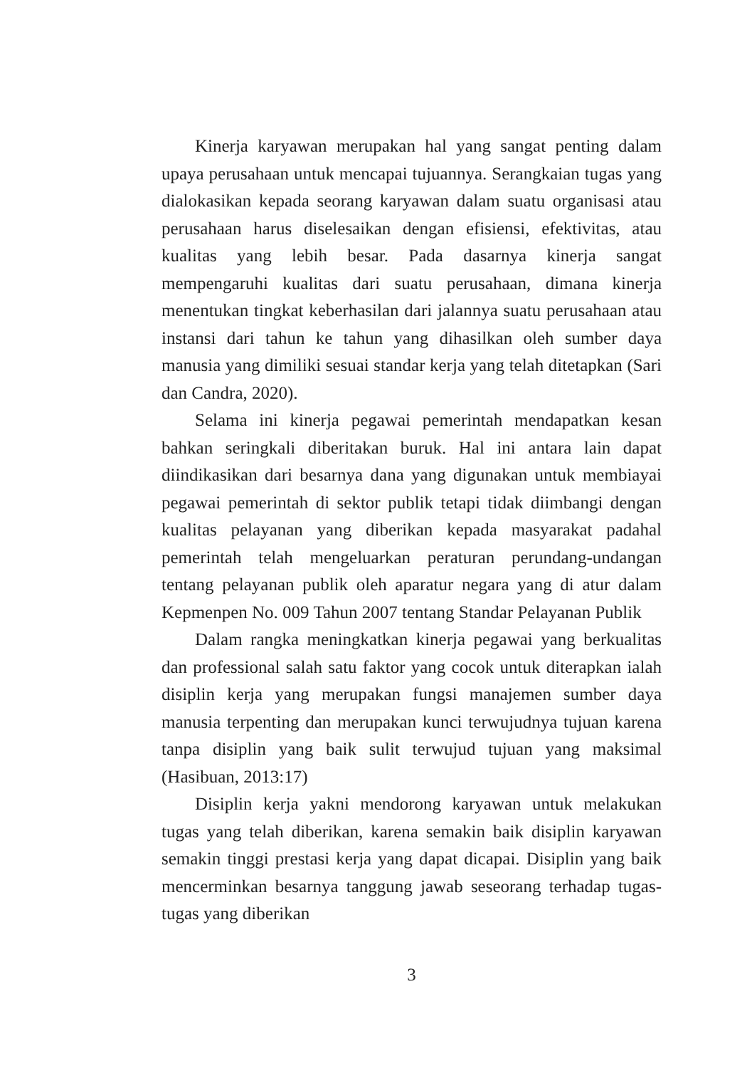Kinerja karyawan merupakan hal yang sangat penting dalam upaya perusahaan untuk mencapai tujuannya. Serangkaian tugas yang dialokasikan kepada seorang karyawan dalam suatu organisasi atau perusahaan harus diselesaikan dengan efisiensi, efektivitas, atau kualitas yang lebih besar. Pada dasarnya kinerja sangat mempengaruhi kualitas dari suatu perusahaan, dimana kinerja menentukan tingkat keberhasilan dari jalannya suatu perusahaan atau instansi dari tahun ke tahun yang dihasilkan oleh sumber daya manusia yang dimiliki sesuai standar kerja yang telah ditetapkan (Sari dan Candra, 2020).
Selama ini kinerja pegawai pemerintah mendapatkan kesan bahkan seringkali diberitakan buruk. Hal ini antara lain dapat diindikasikan dari besarnya dana yang digunakan untuk membiayai pegawai pemerintah di sektor publik tetapi tidak diimbangi dengan kualitas pelayanan yang diberikan kepada masyarakat padahal pemerintah telah mengeluarkan peraturan perundang-undangan tentang pelayanan publik oleh aparatur negara yang di atur dalam Kepmenpen No. 009 Tahun 2007 tentang Standar Pelayanan Publik
Dalam rangka meningkatkan kinerja pegawai yang berkualitas dan professional salah satu faktor yang cocok untuk diterapkan ialah disiplin kerja yang merupakan fungsi manajemen sumber daya manusia terpenting dan merupakan kunci terwujudnya tujuan karena tanpa disiplin yang baik sulit terwujud tujuan yang maksimal (Hasibuan, 2013:17)
Disiplin kerja yakni mendorong karyawan untuk melakukan tugas yang telah diberikan, karena semakin baik disiplin karyawan semakin tinggi prestasi kerja yang dapat dicapai. Disiplin yang baik mencerminkan besarnya tanggung jawab seseorang terhadap tugas-tugas yang diberikan
3